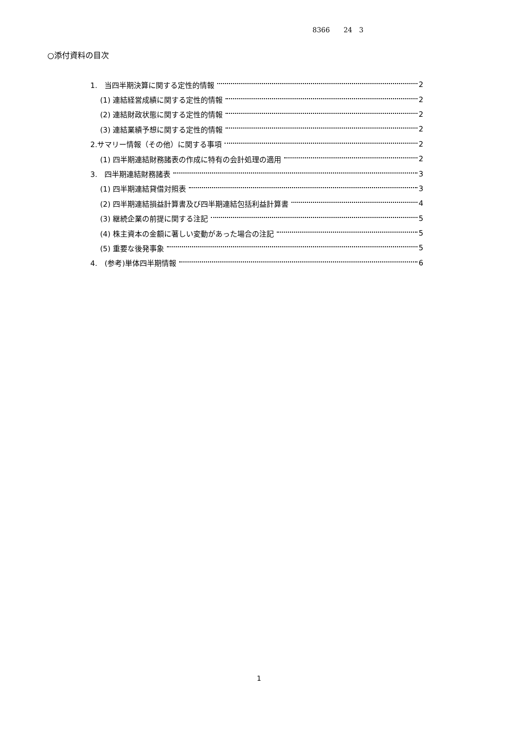8366　　24　3
○添付資料の目次
1.　当四半期決算に関する定性的情報 2
(1) 連結経営成績に関する定性的情報 2
(2) 連結財政状態に関する定性的情報 2
(3) 連結業績予想に関する定性的情報 2
2.サマリー情報（その他）に関する事項 2
(1) 四半期連結財務諸表の作成に特有の会計処理の適用 2
3.　四半期連結財務諸表 3
(1) 四半期連結貸借対照表 3
(2) 四半期連結損益計算書及び四半期連結包括利益計算書 4
(3) 継続企業の前提に関する注記 5
(4) 株主資本の金額に著しい変動があった場合の注記 5
(5) 重要な後発事象 5
4.　(参考)単体四半期情報 6
1